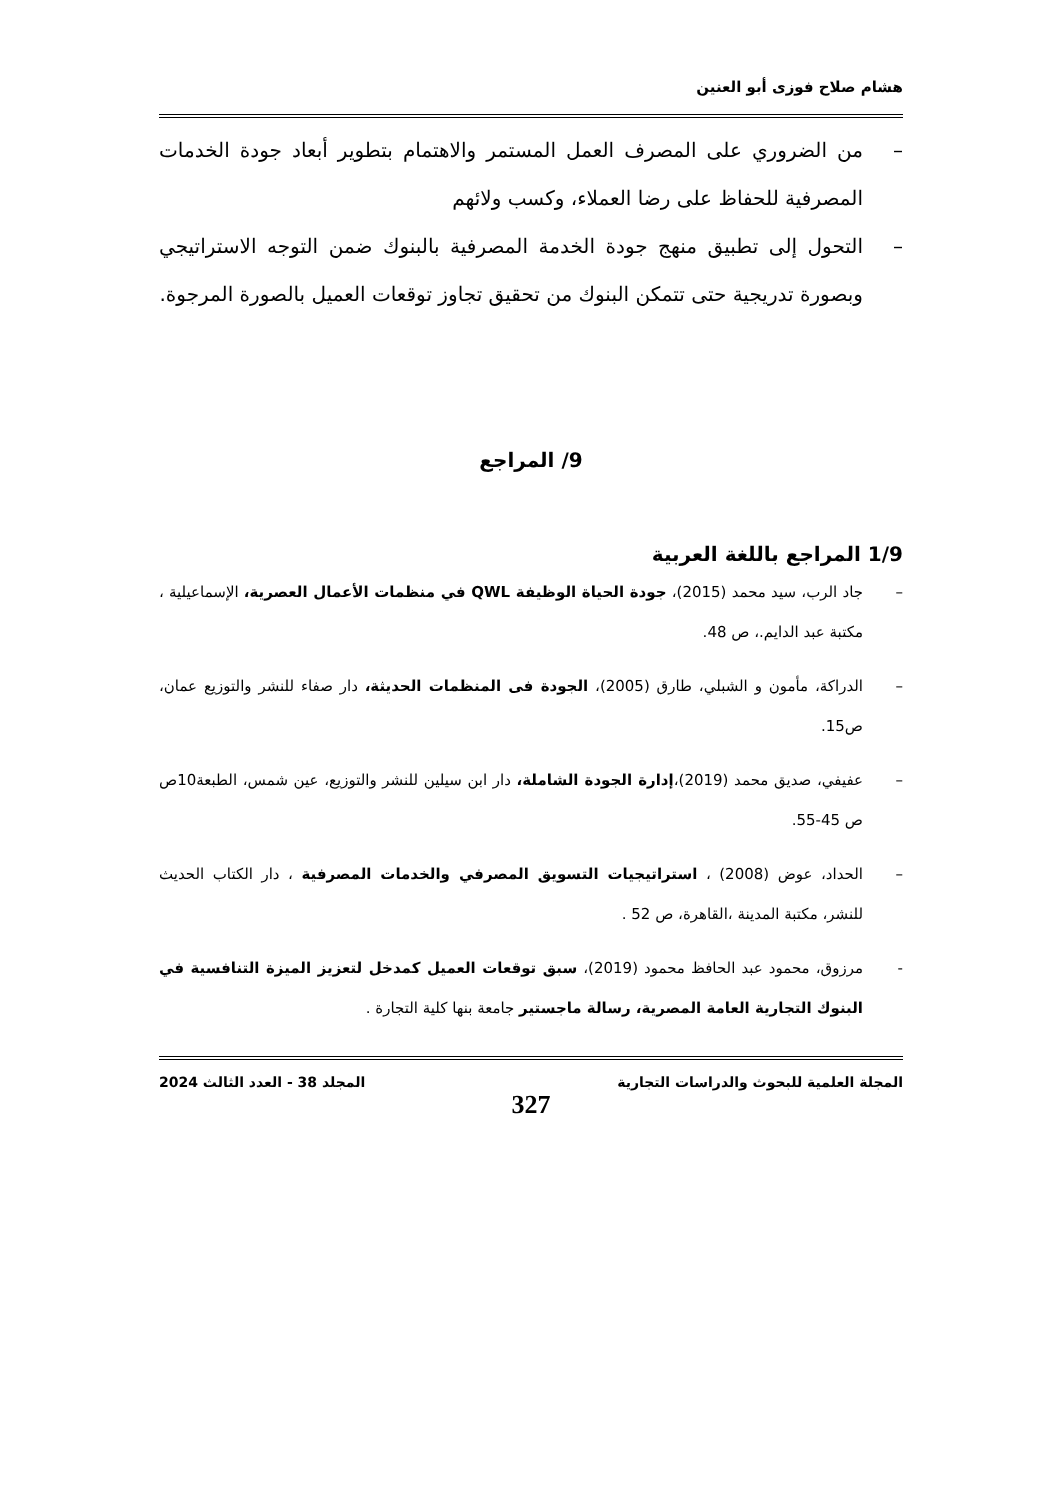هشام صلاح فوزى أبو العنين
– من الضروري على المصرف العمل المستمر والاهتمام بتطوير أبعاد جودة الخدمات المصرفية للحفاظ على رضا العملاء، وكسب ولائهم
– التحول إلى تطبيق منهج جودة الخدمة المصرفية بالبنوك ضمن التوجه الاستراتيجي وبصورة تدريجية حتى تتمكن البنوك من تحقيق تجاوز توقعات العميل بالصورة المرجوة.
9/ المراجع
1/9 المراجع باللغة العربية
– جاد الرب، سيد محمد (2015)، جودة الحياة الوظيفة QWL في منظمات الأعمال العصرية، الإسماعيلية ، مكتبة عبد الدايم.، ص 48.
– الدراكة، مأمون و الشبلي، طارق (2005)، الجودة فى المنظمات الحديثة، دار صفاء للنشر والتوزيع عمان، ص15.
– عفيفي، صديق محمد (2019)،إدارة الجودة الشاملة، دار ابن سيلين للنشر والتوزيع، عين شمس، الطبعة10ص ص 45-55.
– الحداد، عوض (2008) ، استراتيجيات التسويق المصرفي والخدمات المصرفية ، دار الكتاب الحديث للنشر، مكتبة المدينة ،القاهرة، ص 52 .
- مرزوق، محمود عبد الحافظ محمود (2019)، سبق توقعات العميل كمدخل لتعزيز الميزة التنافسية في البنوك التجارية العامة المصرية، رسالة ماجستير جامعة بنها كلية التجارة .
المجلة العلمية للبحوث والدراسات التجارية المجلد 38 - العدد الثالث 2024
327